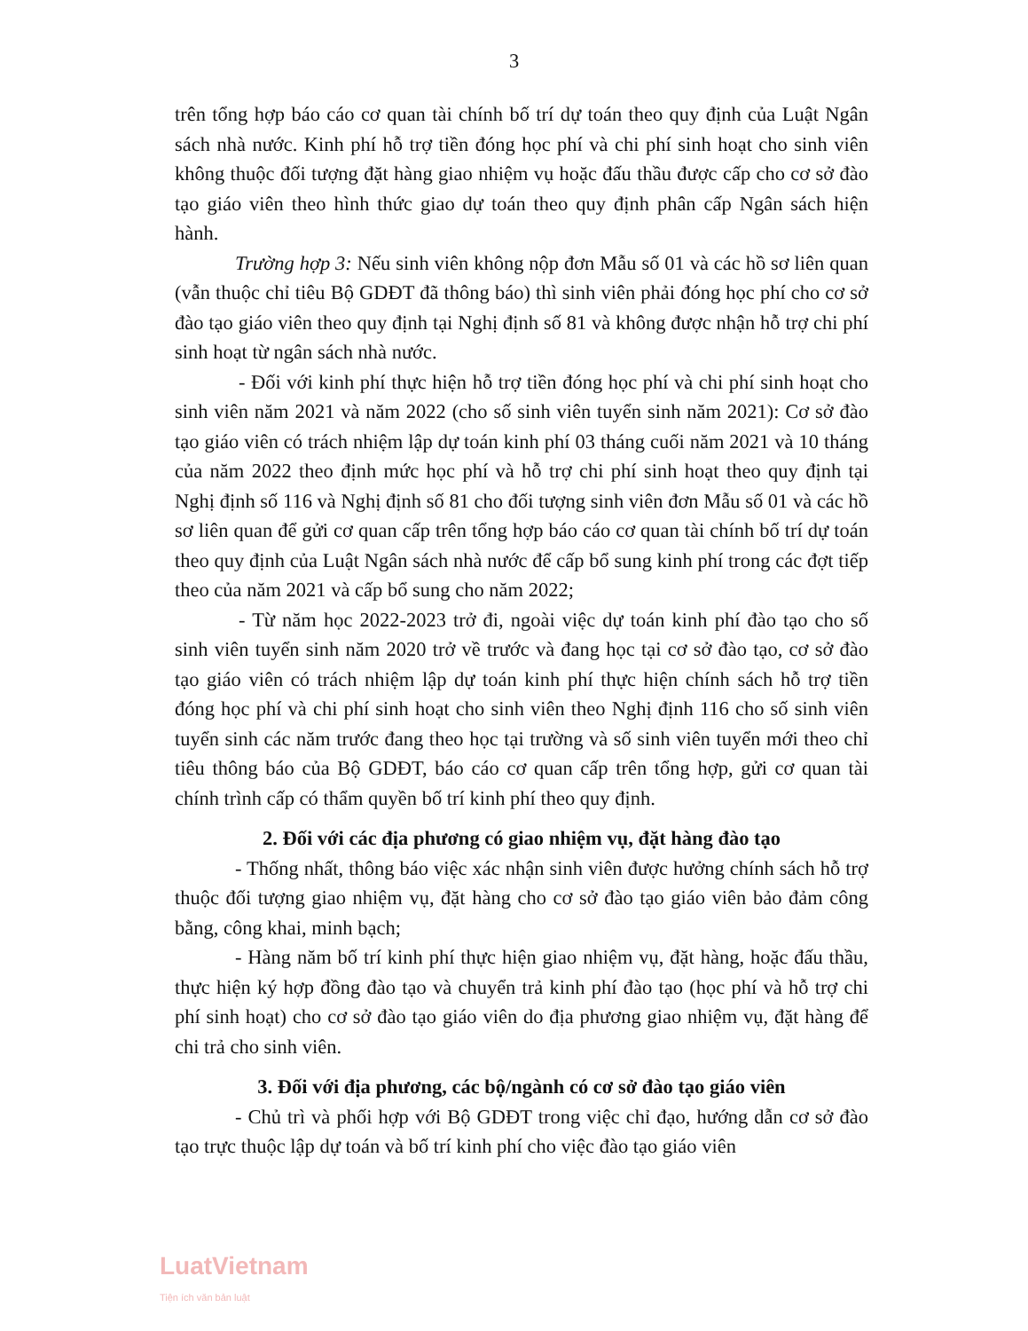3
trên tổng hợp báo cáo cơ quan tài chính bố trí dự toán theo quy định của Luật Ngân sách nhà nước. Kinh phí hỗ trợ tiền đóng học phí và chi phí sinh hoạt cho sinh viên không thuộc đối tượng đặt hàng giao nhiệm vụ hoặc đấu thầu được cấp cho cơ sở đào tạo giáo viên theo hình thức giao dự toán theo quy định phân cấp Ngân sách hiện hành.
Trường hợp 3: Nếu sinh viên không nộp đơn Mẫu số 01 và các hồ sơ liên quan (vẫn thuộc chỉ tiêu Bộ GDĐT đã thông báo) thì sinh viên phải đóng học phí cho cơ sở đào tạo giáo viên theo quy định tại Nghị định số 81 và không được nhận hỗ trợ chi phí sinh hoạt từ ngân sách nhà nước.
- Đối với kinh phí thực hiện hỗ trợ tiền đóng học phí và chi phí sinh hoạt cho sinh viên năm 2021 và năm 2022 (cho số sinh viên tuyển sinh năm 2021): Cơ sở đào tạo giáo viên có trách nhiệm lập dự toán kinh phí 03 tháng cuối năm 2021 và 10 tháng của năm 2022 theo định mức học phí và hỗ trợ chi phí sinh hoạt theo quy định tại Nghị định số 116 và Nghị định số 81 cho đối tượng sinh viên đơn Mẫu số 01 và các hồ sơ liên quan để gửi cơ quan cấp trên tổng hợp báo cáo cơ quan tài chính bố trí dự toán theo quy định của Luật Ngân sách nhà nước để cấp bổ sung kinh phí trong các đợt tiếp theo của năm 2021 và cấp bổ sung cho năm 2022;
- Từ năm học 2022-2023 trở đi, ngoài việc dự toán kinh phí đào tạo cho số sinh viên tuyển sinh năm 2020 trở về trước và đang học tại cơ sở đào tạo, cơ sở đào tạo giáo viên có trách nhiệm lập dự toán kinh phí thực hiện chính sách hỗ trợ tiền đóng học phí và chi phí sinh hoạt cho sinh viên theo Nghị định 116 cho số sinh viên tuyển sinh các năm trước đang theo học tại trường và số sinh viên tuyển mới theo chỉ tiêu thông báo của Bộ GDĐT, báo cáo cơ quan cấp trên tổng hợp, gửi cơ quan tài chính trình cấp có thẩm quyền bố trí kinh phí theo quy định.
2. Đối với các địa phương có giao nhiệm vụ, đặt hàng đào tạo
- Thống nhất, thông báo việc xác nhận sinh viên được hưởng chính sách hỗ trợ thuộc đối tượng giao nhiệm vụ, đặt hàng cho cơ sở đào tạo giáo viên bảo đảm công bằng, công khai, minh bạch;
- Hàng năm bố trí kinh phí thực hiện giao nhiệm vụ, đặt hàng, hoặc đấu thầu, thực hiện ký hợp đồng đào tạo và chuyển trả kinh phí đào tạo (học phí và hỗ trợ chi phí sinh hoạt) cho cơ sở đào tạo giáo viên do địa phương giao nhiệm vụ, đặt hàng để chi trả cho sinh viên.
3. Đối với địa phương, các bộ/ngành có cơ sở đào tạo giáo viên
- Chủ trì và phối hợp với Bộ GDĐT trong việc chỉ đạo, hướng dẫn cơ sở đào tạo trực thuộc lập dự toán và bố trí kinh phí cho việc đào tạo giáo viên
LuatVietnam
Tiện ích văn bản luật